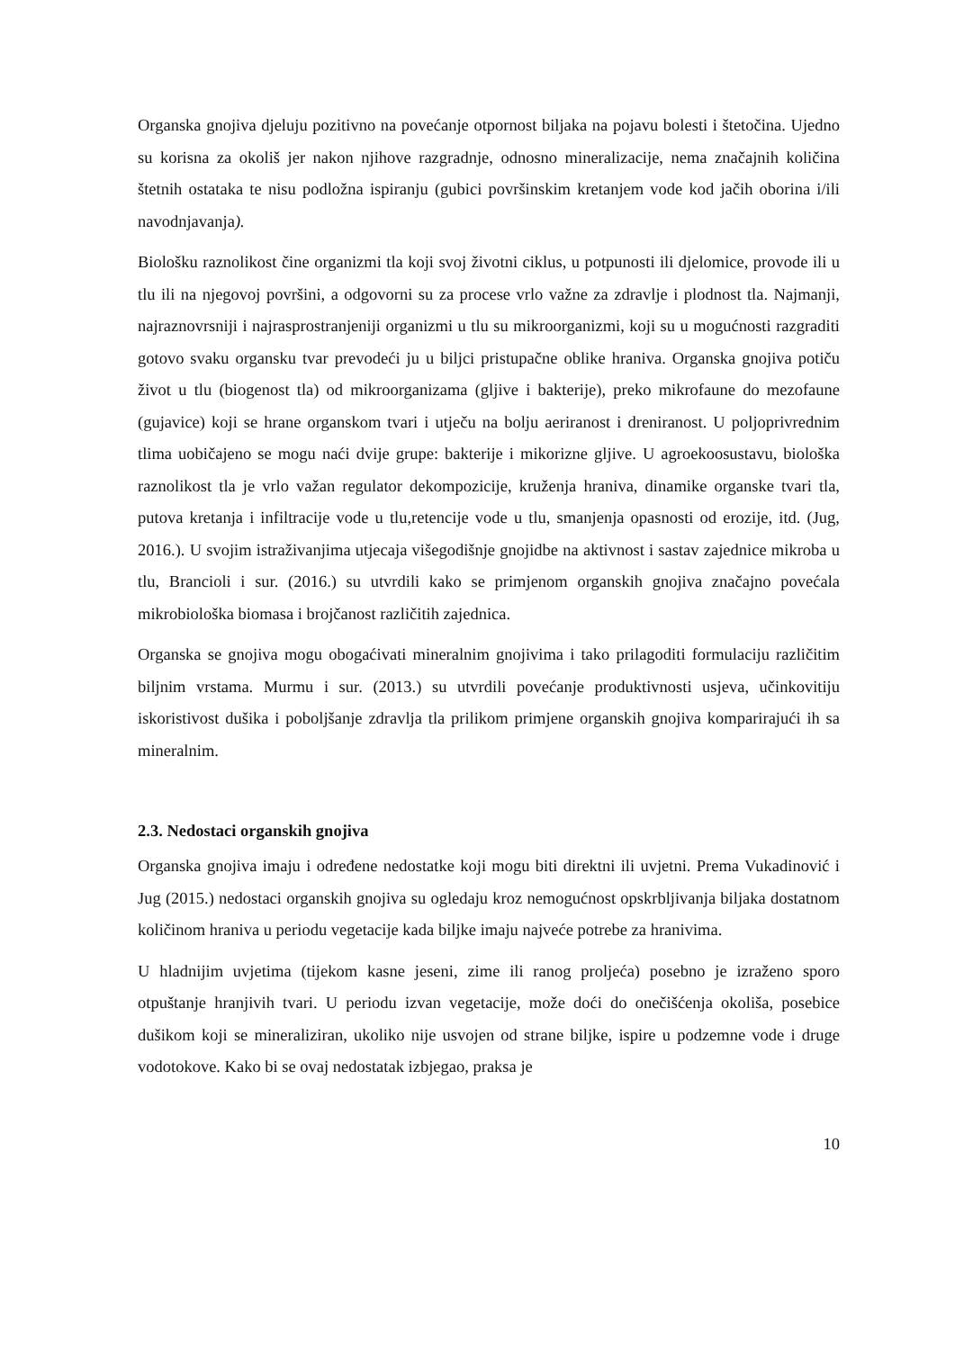Organska gnojiva djeluju pozitivno na povećanje otpornost biljaka na pojavu bolesti i štetočina. Ujedno su korisna za okoliš jer nakon njihove razgradnje, odnosno mineralizacije, nema značajnih količina štetnih ostataka te nisu podložna ispiranju (gubici površinskim kretanjem vode kod jačih oborina i/ili navodnjavanja).
Biološku raznolikost čine organizmi tla koji svoj životni ciklus, u potpunosti ili djelomice, provode ili u tlu ili na njegovoj površini, a odgovorni su za procese vrlo važne za zdravlje i plodnost tla. Najmanji, najraznovrsniji i najrasprostranjeniji organizmi u tlu su mikroorganizmi, koji su u mogućnosti razgraditi gotovo svaku organsku tvar prevodeći ju u biljci pristupačne oblike hraniva. Organska gnojiva potiču život u tlu (biogenost tla) od mikroorganizama (gljive i bakterije), preko mikrofaune do mezofaune (gujavice) koji se hrane organskom tvari i utječu na bolju aeriranost i dreniranost. U poljoprivrednim tlima uobičajeno se mogu naći dvije grupe: bakterije i mikorizne gljive. U agroekoosustavu, biološka raznolikost tla je vrlo važan regulator dekompozicije, kruženja hraniva, dinamike organske tvari tla, putova kretanja i infiltracije vode u tlu,retencije vode u tlu, smanjenja opasnosti od erozije, itd. (Jug, 2016.). U svojim istraživanjima utjecaja višegodišnje gnojidbe na aktivnost i sastav zajednice mikroba u tlu, Brancioli i sur. (2016.) su utvrdili kako se primjenom organskih gnojiva značajno povećala mikrobiološka biomasa i brojčanost različitih zajednica.
Organska se gnojiva mogu obogaćivati mineralnim gnojivima i tako prilagoditi formulaciju različitim biljnim vrstama. Murmu i sur. (2013.) su utvrdili povećanje produktivnosti usjeva, učinkovitiju iskoristivost dušika i poboljšanje zdravlja tla prilikom primjene organskih gnojiva komparirajući ih sa mineralnim.
2.3. Nedostaci organskih gnojiva
Organska gnojiva imaju i određene nedostatke koji mogu biti direktni ili uvjetni. Prema Vukadinović i Jug (2015.) nedostaci organskih gnojiva su ogledaju kroz nemogućnost opskrbljivanja biljaka dostatnom količinom hraniva u periodu vegetacije kada biljke imaju najveće potrebe za hranivima.
U hladnijim uvjetima (tijekom kasne jeseni, zime ili ranog proljeća) posebno je izraženo sporo otpuštanje hranjivih tvari. U periodu izvan vegetacije, može doći do onečišćenja okoliša, posebice dušikom koji se mineraliziran, ukoliko nije usvojen od strane biljke, ispire u podzemne vode i druge vodotokove. Kako bi se ovaj nedostatak izbjegao, praksa je
10